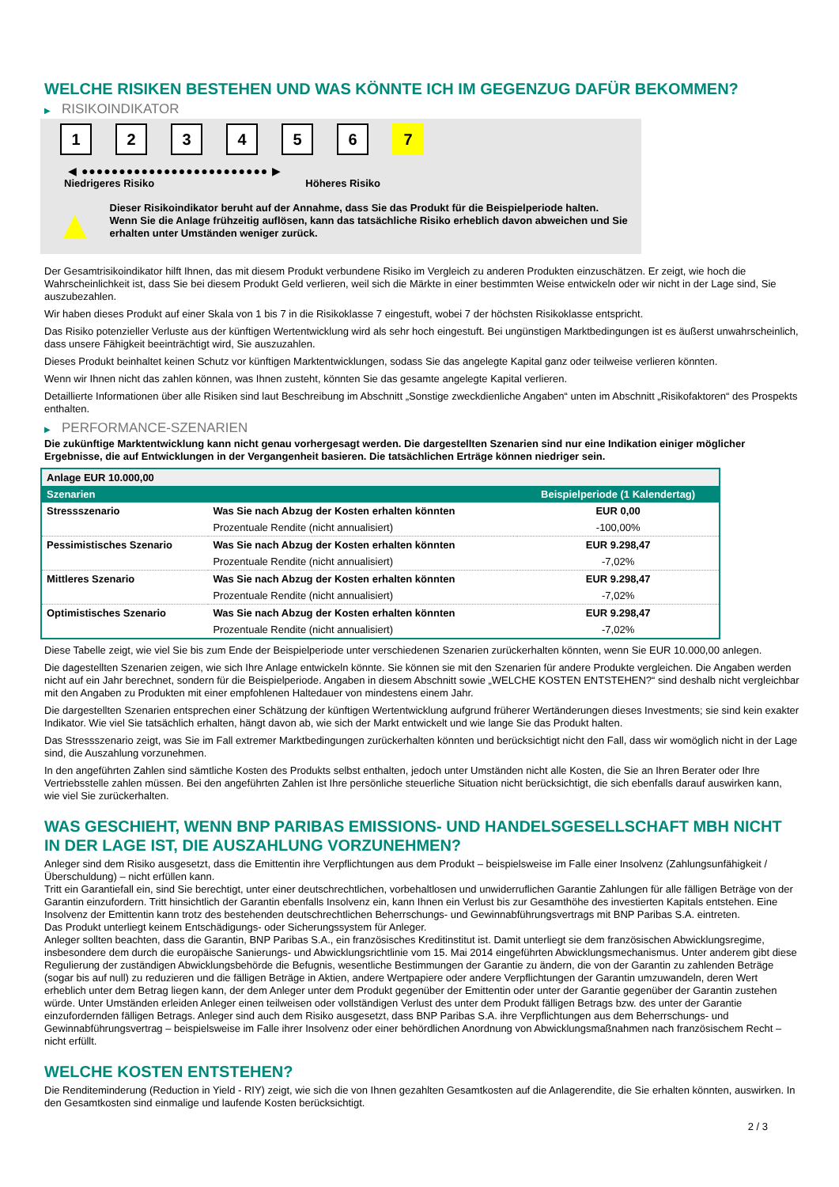WELCHE RISIKEN BESTEHEN UND WAS KÖNNTE ICH IM GEGENZUG DAFÜR BEKOMMEN?
▶ RISIKOINDIKATOR
1 2 3 4 5 6 7
◀ ●●●●●●●●●●●●●●●●●●●●●●●●● ▶
Niedrigeres Risiko Höheres Risiko
▲
Dieser Risikoindikator beruht auf der Annahme, dass Sie das Produkt für die Beispielperiode halten.
Wenn Sie die Anlage frühzeitig auflösen, kann das tatsächliche Risiko erheblich davon abweichen und Sie erhalten unter Umständen weniger zurück.
Der Gesamtrisikoindikator hilft Ihnen, das mit diesem Produkt verbundene Risiko im Vergleich zu anderen Produkten einzuschätzen. Er zeigt, wie hoch die Wahrscheinlichkeit ist, dass Sie bei diesem Produkt Geld verlieren, weil sich die Märkte in einer bestimmten Weise entwickeln oder wir nicht in der Lage sind, Sie auszubezahlen.
Wir haben dieses Produkt auf einer Skala von 1 bis 7 in die Risikoklasse 7 eingestuft, wobei 7 der höchsten Risikoklasse entspricht.
Das Risiko potenzieller Verluste aus der künftigen Wertentwicklung wird als sehr hoch eingestuft. Bei ungünstigen Marktbedingungen ist es äußerst unwahrscheinlich, dass unsere Fähigkeit beeinträchtigt wird, Sie auszuzahlen.
Dieses Produkt beinhaltet keinen Schutz vor künftigen Marktentwicklungen, sodass Sie das angelegte Kapital ganz oder teilweise verlieren könnten.
Wenn wir Ihnen nicht das zahlen können, was Ihnen zusteht, könnten Sie das gesamte angelegte Kapital verlieren.
Detaillierte Informationen über alle Risiken sind laut Beschreibung im Abschnitt „Sonstige zweckdienliche Angaben“ unten im Abschnitt „Risikofaktoren“ des Prospekts enthalten.
▶ PERFORMANCE-SZENARIEN
Die zukünftige Marktentwicklung kann nicht genau vorhergesagt werden. Die dargestellten Szenarien sind nur eine Indikation einiger möglicher Ergebnisse, die auf Entwicklungen in der Vergangenheit basieren. Die tatsächlichen Erträge können niedriger sein.
| Anlage EUR 10.000,00 | | |
| Szenarien | | Beispielperiode (1 Kalendertag) |
| Stressszenario | Was Sie nach Abzug der Kosten erhalten könnten | EUR 0,00 |
| | Prozentuale Rendite (nicht annualisiert) | -100,00% |
| Pessimistisches Szenario | Was Sie nach Abzug der Kosten erhalten könnten | EUR 9.298,47 |
| | Prozentuale Rendite (nicht annualisiert) | -7,02% |
| Mittleres Szenario | Was Sie nach Abzug der Kosten erhalten könnten | EUR 9.298,47 |
| | Prozentuale Rendite (nicht annualisiert) | -7,02% |
| Optimistisches Szenario | Was Sie nach Abzug der Kosten erhalten könnten | EUR 9.298,47 |
| | Prozentuale Rendite (nicht annualisiert) | -7,02% |
Diese Tabelle zeigt, wie viel Sie bis zum Ende der Beispielperiode unter verschiedenen Szenarien zurückerhalten könnten, wenn Sie EUR 10.000,00 anlegen.
Die dagestellten Szenarien zeigen, wie sich Ihre Anlage entwickeln könnte. Sie können sie mit den Szenarien für andere Produkte vergleichen. Die Angaben werden nicht auf ein Jahr berechnet, sondern für die Beispielperiode. Angaben in diesem Abschnitt sowie „WELCHE KOSTEN ENTSTEHEN?“ sind deshalb nicht vergleichbar mit den Angaben zu Produkten mit einer empfohlenen Haltedauer von mindestens einem Jahr.
Die dargestellten Szenarien entsprechen einer Schätzung der künftigen Wertentwicklung aufgrund früherer Wertänderungen dieses Investments; sie sind kein exakter Indikator. Wie viel Sie tatsächlich erhalten, hängt davon ab, wie sich der Markt entwickelt und wie lange Sie das Produkt halten.
Das Stressszenario zeigt, was Sie im Fall extremer Marktbedingungen zurückerhalten könnten und berücksichtigt nicht den Fall, dass wir womöglich nicht in der Lage sind, die Auszahlung vorzunehmen.
In den angeführten Zahlen sind sämtliche Kosten des Produkts selbst enthalten, jedoch unter Umständen nicht alle Kosten, die Sie an Ihren Berater oder Ihre Vertriebsstelle zahlen müssen. Bei den angeführten Zahlen ist Ihre persönliche steuerliche Situation nicht berücksichtigt, die sich ebenfalls darauf auswirken kann, wie viel Sie zurückerhalten.
WAS GESCHIEHT, WENN BNP PARIBAS EMISSIONS- UND HANDELSGESELLSCHAFT MBH NICHT IN DER LAGE IST, DIE AUSZAHLUNG VORZUNEHMEN?
Anleger sind dem Risiko ausgesetzt, dass die Emittentin ihre Verpflichtungen aus dem Produkt – beispielsweise im Falle einer Insolvenz (Zahlungsunfähigkeit / Überschuldung) – nicht erfüllen kann.
Tritt ein Garantiefall ein, sind Sie berechtigt, unter einer deutschrechtlichen, vorbehaltlosen und unwiderruflichen Garantie Zahlungen für alle fälligen Beträge von der Garantin einzufordern. Tritt hinsichtlich der Garantin ebenfalls Insolvenz ein, kann Ihnen ein Verlust bis zur Gesamthöhe des investierten Kapitals entstehen. Eine Insolvenz der Emittentin kann trotz des bestehenden deutschrechtlichen Beherrschungs- und Gewinnabführungsvertrags mit BNP Paribas S.A. eintreten.
Das Produkt unterliegt keinem Entschädigungs- oder Sicherungssystem für Anleger.
Anleger sollten beachten, dass die Garantin, BNP Paribas S.A., ein französisches Kreditinstitut ist. Damit unterliegt sie dem französischen Abwicklungsregime, insbesondere dem durch die europäische Sanierungs- und Abwicklungsrichtlinie vom 15. Mai 2014 eingeführten Abwicklungsmechanismus. Unter anderem gibt diese Regulierung der zuständigen Abwicklungsbehörde die Befugnis, wesentliche Bestimmungen der Garantie zu ändern, die von der Garantin zu zahlenden Beträge (sogar bis auf null) zu reduzieren und die fälligen Beträge in Aktien, andere Wertpapiere oder andere Verpflichtungen der Garantin umzuwandeln, deren Wert erheblich unter dem Betrag liegen kann, der dem Anleger unter dem Produkt gegenüber der Emittentin oder unter der Garantie gegenüber der Garantin zustehen würde. Unter Umständen erleiden Anleger einen teilweisen oder vollständigen Verlust des unter dem Produkt fälligen Betrags bzw. des unter der Garantie einzufordernden fälligen Betrags. Anleger sind auch dem Risiko ausgesetzt, dass BNP Paribas S.A. ihre Verpflichtungen aus dem Beherrschungs- und Gewinnabführungsvertrag – beispielsweise im Falle ihrer Insolvenz oder einer behördlichen Anordnung von Abwicklungsmaßnahmen nach französischem Recht – nicht erfüllt.
WELCHE KOSTEN ENTSTEHEN?
Die Renditeminderung (Reduction in Yield - RIY) zeigt, wie sich die von Ihnen gezahlten Gesamtkosten auf die Anlagerendite, die Sie erhalten könnten, auswirken. In den Gesamtkosten sind einmalige und laufende Kosten berücksichtigt.
2 / 3